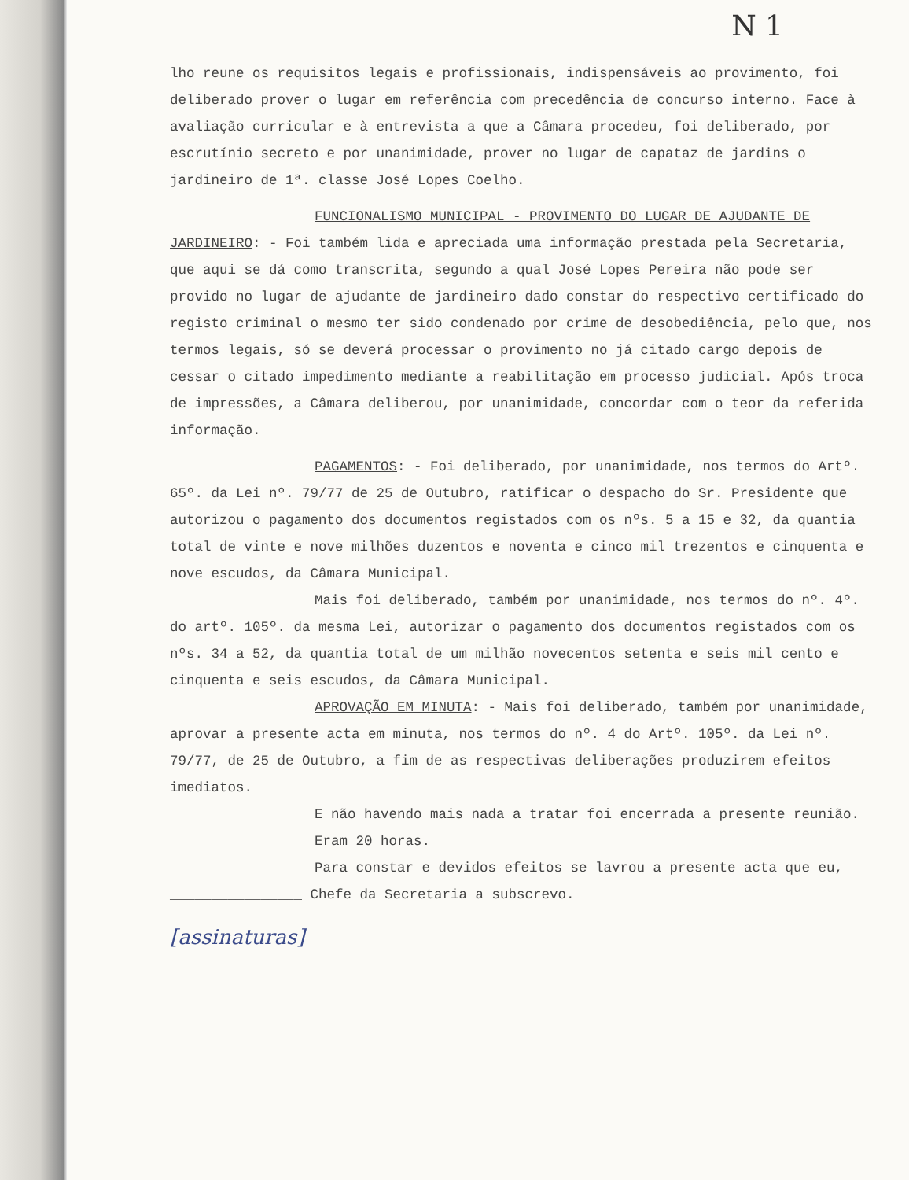N 1
lho reune os requisitos legais e profissionais, indispensáveis ao provimento, foi deliberado prover o lugar em referência com precedência de concurso interno. Face à avaliação curricular e à entrevista a que a Câmara procedeu, foi deliberado, por escrutínio secreto e por unanimidade, prover no lugar de capataz de jardins o jardineiro de 1ª. classe José Lopes Coelho.
FUNCIONALISMO MUNICIPAL - PROVIMENTO DO LUGAR DE AJUDANTE DE JARDINEIRO: - Foi também lida e apreciada uma informação prestada pela Secretaria, que aqui se dá como transcrita, segundo a qual José Lopes Pereira não pode ser provido no lugar de ajudante de jardineiro dado constar do respectivo certificado do registo criminal o mesmo ter sido condenado por crime de desobediência, pelo que, nos termos legais, só se deverá processar o provimento no já citado cargo depois de cessar o citado impedimento mediante a reabilitação em processo judicial. Após troca de impressões, a Câmara deliberou, por unanimidade, concordar com o teor da referida informação.
PAGAMENTOS: - Foi deliberado, por unanimidade, nos termos do Artº. 65º. da Lei nº. 79/77 de 25 de Outubro, ratificar o despacho do Sr. Presidente que autorizou o pagamento dos documentos registados com os nºs. 5 a 15 e 32, da quantia total de vinte e nove milhões duzentos e noventa e cinco mil trezentos e cinquenta e nove escudos, da Câmara Municipal.
Mais foi deliberado, também por unanimidade, nos termos do nº. 4º. do artº. 105º. da mesma Lei, autorizar o pagamento dos documentos registados com os nºs. 34 a 52, da quantia total de um milhão novecentos setenta e seis mil cento e cinquenta e seis escudos, da Câmara Municipal.
APROVAÇÃO EM MINUTA: - Mais foi deliberado, também por unanimidade, aprovar a presente acta em minuta, nos termos do nº. 4 do Artº. 105º. da Lei nº. 79/77, de 25 de Outubro, a fim de as respectivas deliberações produzirem efeitos imediatos.
E não havendo mais nada a tratar foi encerrada a presente reunião.
Eram 20 horas.
Para constar e devidos efeitos se lavrou a presente acta que eu, ________________ Chefe da Secretaria a subscrevo.
[assinaturas]